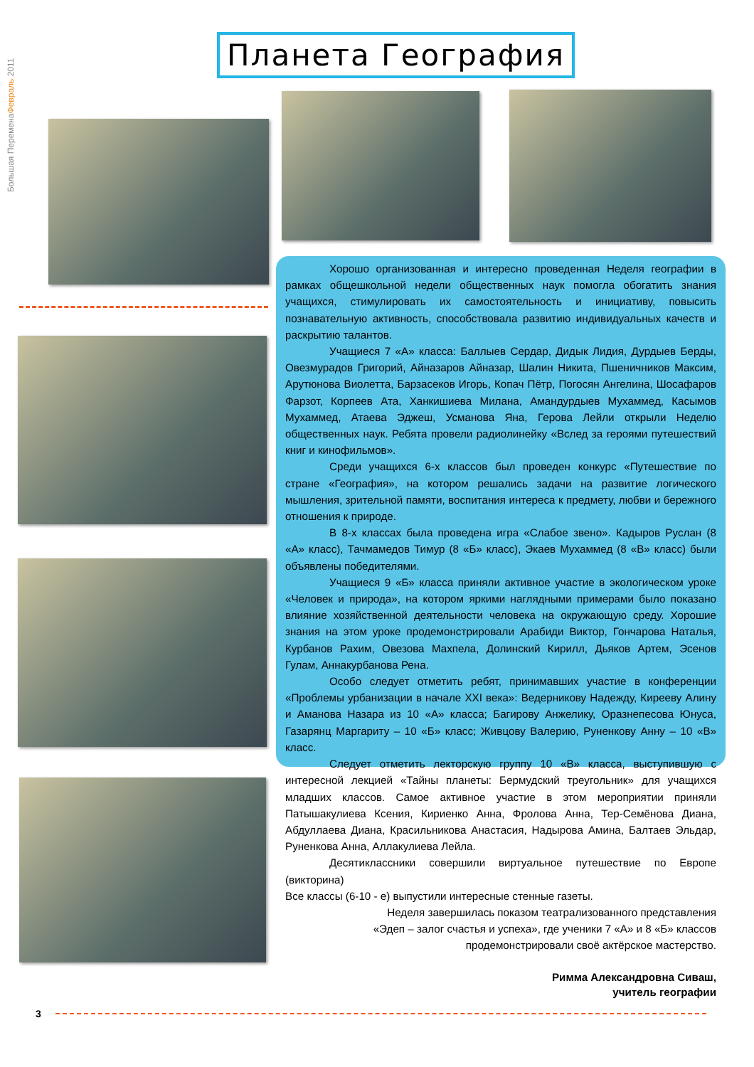Большая ПеременаФевраль 2011
Планета География
Хорошо организованная и интересно проведенная Неделя географии в рамках общешкольной недели общественных наук помогла обогатить знания учащихся, стимулировать их самостоятельность и инициативу, повысить познавательную активность, способствовала развитию индивидуальных качеств и раскрытию талантов.
Учащиеся 7 «А» класса: Баллыев Сердар, Дидык Лидия, Дурдыев Берды, Овезмурадов Григорий, Айназаров Айназар, Шалин Никита, Пшеничников Максим, Арутюнова Виолетта, Барзасеков Игорь, Копач Пётр, Погосян Ангелина, Шосафаров Фарзот, Корпеев Ата, Ханкишиева Милана, Амандурдыев Мухаммед, Касымов Мухаммед, Атаева Эджеш, Усманова Яна, Герова Лейли открыли Неделю общественных наук. Ребята провели радиолинейку «Вслед за героями путешествий книг и кинофильмов».
Среди учащихся 6-х классов был проведен конкурс «Путешествие по стране «География», на котором решались задачи на развитие логического мышления, зрительной памяти, воспитания интереса к предмету, любви и бережного отношения к природе.
В 8-х классах была проведена игра «Слабое звено». Кадыров Руслан (8 «А» класс), Тачмамедов Тимур (8 «Б» класс), Экаев Мухаммед (8 «В» класс) были объявлены победителями.
Учащиеся 9 «Б» класса приняли активное участие в экологическом уроке «Человек и природа», на котором яркими наглядными примерами было показано влияние хозяйственной деятельности человека на окружающую среду. Хорошие знания на этом уроке продемонстрировали Арабиди Виктор, Гончарова Наталья, Курбанов Рахим, Овезова Махпела, Долинский Кирилл, Дьяков Артем, Эсенов Гулам, Аннакурбанова Рена.
Особо следует отметить ребят, принимавших участие в конференции «Проблемы урбанизации в начале XXI века»: Ведерникову Надежду, Киреeву Алину и Аманова Назара из 10 «А» класса; Багирову Анжелику, Оразнепесова Юнуса, Газарянц Маргариту – 10 «Б» класс; Живцову Валерию, Руненкову Анну – 10 «В» класс.
Следует отметить лекторскую группу 10 «В» класса, выступившую с интересной лекцией «Тайны планеты: Бермудский треугольник» для учащихся младших классов. Самое активное участие в этом мероприятии приняли Патышакулиева Ксения, Кириенко Анна, Фролова Анна, Тер-Семёнова Диана, Абдуллаева Диана, Красильникова Анастасия, Надырова Амина, Балтаев Эльдар, Руненкова Анна, Аллакулиева Лейла.
Десятиклассники совершили виртуальное путешествие по Европе (викторина)
Все классы (6-10 - е) выпустили интересные стенные газеты.
Неделя завершилась показом театрализованного представления
«Эдеп – залог счастья и успеха», где ученики 7 «А» и 8 «Б» классов
продемонстрировали своё актёрское мастерство.
Римма Александровна Сиваш,
учитель географии
3